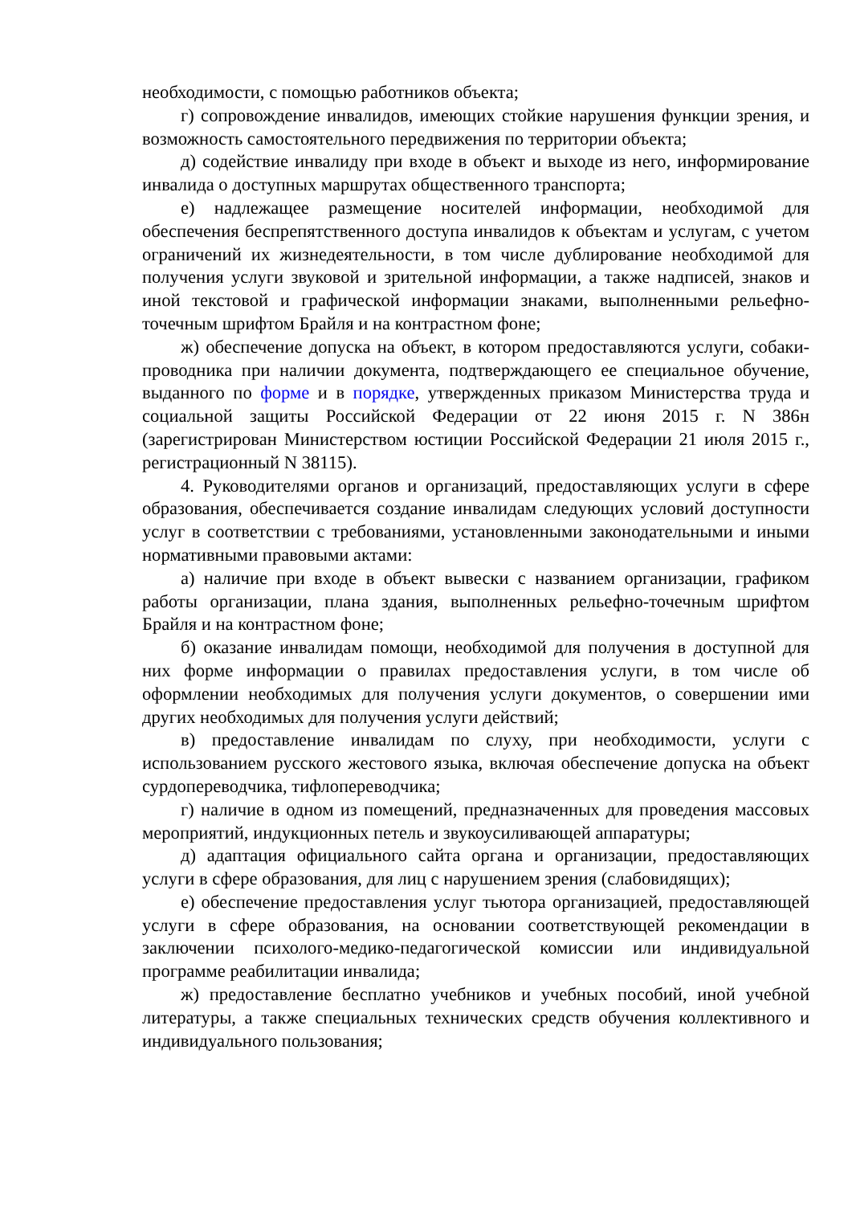необходимости, с помощью работников объекта;
г) сопровождение инвалидов, имеющих стойкие нарушения функции зрения, и возможность самостоятельного передвижения по территории объекта;
д) содействие инвалиду при входе в объект и выходе из него, информирование инвалида о доступных маршрутах общественного транспорта;
е) надлежащее размещение носителей информации, необходимой для обеспечения беспрепятственного доступа инвалидов к объектам и услугам, с учетом ограничений их жизнедеятельности, в том числе дублирование необходимой для получения услуги звуковой и зрительной информации, а также надписей, знаков и иной текстовой и графической информации знаками, выполненными рельефно-точечным шрифтом Брайля и на контрастном фоне;
ж) обеспечение допуска на объект, в котором предоставляются услуги, собаки-проводника при наличии документа, подтверждающего ее специальное обучение, выданного по форме и в порядке, утвержденных приказом Министерства труда и социальной защиты Российской Федерации от 22 июня 2015 г. N 386н (зарегистрирован Министерством юстиции Российской Федерации 21 июля 2015 г., регистрационный N 38115).
4. Руководителями органов и организаций, предоставляющих услуги в сфере образования, обеспечивается создание инвалидам следующих условий доступности услуг в соответствии с требованиями, установленными законодательными и иными нормативными правовыми актами:
а) наличие при входе в объект вывески с названием организации, графиком работы организации, плана здания, выполненных рельефно-точечным шрифтом Брайля и на контрастном фоне;
б) оказание инвалидам помощи, необходимой для получения в доступной для них форме информации о правилах предоставления услуги, в том числе об оформлении необходимых для получения услуги документов, о совершении ими других необходимых для получения услуги действий;
в) предоставление инвалидам по слуху, при необходимости, услуги с использованием русского жестового языка, включая обеспечение допуска на объект сурдопереводчика, тифлопереводчика;
г) наличие в одном из помещений, предназначенных для проведения массовых мероприятий, индукционных петель и звукоусиливающей аппаратуры;
д) адаптация официального сайта органа и организации, предоставляющих услуги в сфере образования, для лиц с нарушением зрения (слабовидящих);
е) обеспечение предоставления услуг тьютора организацией, предоставляющей услуги в сфере образования, на основании соответствующей рекомендации в заключении психолого-медико-педагогической комиссии или индивидуальной программе реабилитации инвалида;
ж) предоставление бесплатно учебников и учебных пособий, иной учебной литературы, а также специальных технических средств обучения коллективного и индивидуального пользования;